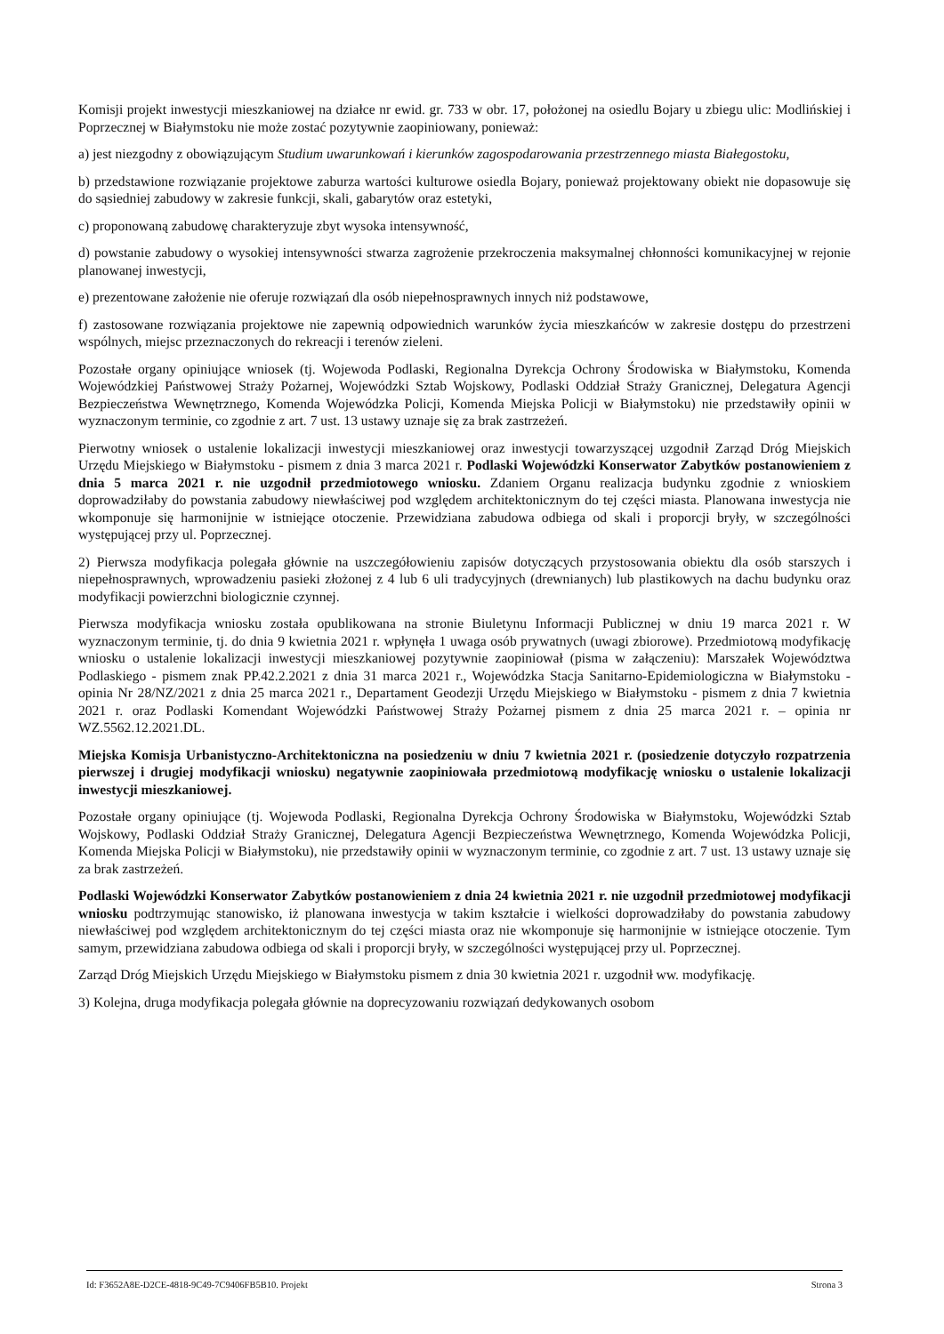Komisji projekt inwestycji mieszkaniowej na działce nr ewid. gr. 733 w obr. 17, położonej na osiedlu Bojary u zbiegu ulic: Modlińskiej i Poprzecznej w Białymstoku nie może zostać pozytywnie zaopiniowany, ponieważ:
a) jest niezgodny z obowiązującym Studium uwarunkowań i kierunków zagospodarowania przestrzennego miasta Białegostoku,
b) przedstawione rozwiązanie projektowe zaburza wartości kulturowe osiedla Bojary, ponieważ projektowany obiekt nie dopasowuje się do sąsiedniej zabudowy w zakresie funkcji, skali, gabarytów oraz estetyki,
c) proponowaną zabudowę charakteryzuje zbyt wysoka intensywność,
d) powstanie zabudowy o wysokiej intensywności stwarza zagrożenie przekroczenia maksymalnej chłonności komunikacyjnej w rejonie planowanej inwestycji,
e) prezentowane założenie nie oferuje rozwiązań dla osób niepełnosprawnych innych niż podstawowe,
f) zastosowane rozwiązania projektowe nie zapewnią odpowiednich warunków życia mieszkańców w zakresie dostępu do przestrzeni wspólnych, miejsc przeznaczonych do rekreacji i terenów zieleni.
Pozostałe organy opiniujące wniosek (tj. Wojewoda Podlaski, Regionalna Dyrekcja Ochrony Środowiska w Białymstoku, Komenda Wojewódzkiej Państwowej Straży Pożarnej, Wojewódzki Sztab Wojskowy, Podlaski Oddział Straży Granicznej, Delegatura Agencji Bezpieczeństwa Wewnętrznego, Komenda Wojewódzka Policji, Komenda Miejska Policji w Białymstoku) nie przedstawiły opinii w wyznaczonym terminie, co zgodnie z art. 7 ust. 13 ustawy uznaje się za brak zastrzeżeń.
Pierwotny wniosek o ustalenie lokalizacji inwestycji mieszkaniowej oraz inwestycji towarzyszącej uzgodnił Zarząd Dróg Miejskich Urzędu Miejskiego w Białymstoku - pismem z dnia 3 marca 2021 r. Podlaski Wojewódzki Konserwator Zabytków postanowieniem z dnia 5 marca 2021 r. nie uzgodnił przedmiotowego wniosku. Zdaniem Organu realizacja budynku zgodnie z wnioskiem doprowadziłaby do powstania zabudowy niewłaściwej pod względem architektonicznym do tej części miasta. Planowana inwestycja nie wkomponuje się harmonijnie w istniejące otoczenie. Przewidziana zabudowa odbiega od skali i proporcji bryły, w szczególności występującej przy ul. Poprzecznej.
2) Pierwsza modyfikacja polegała głównie na uszczegółowieniu zapisów dotyczących przystosowania obiektu dla osób starszych i niepełnosprawnych, wprowadzeniu pasieki złożonej z 4 lub 6 uli tradycyjnych (drewnianych) lub plastikowych na dachu budynku oraz modyfikacji powierzchni biologicznie czynnej.
Pierwsza modyfikacja wniosku została opublikowana na stronie Biuletynu Informacji Publicznej w dniu 19 marca 2021 r. W wyznaczonym terminie, tj. do dnia 9 kwietnia 2021 r. wpłynęła 1 uwaga osób prywatnych (uwagi zbiorowe). Przedmiotową modyfikację wniosku o ustalenie lokalizacji inwestycji mieszkaniowej pozytywnie zaopiniował (pisma w załączeniu): Marszałek Województwa Podlaskiego - pismem znak PP.42.2.2021 z dnia 31 marca 2021 r., Wojewódzka Stacja Sanitarno-Epidemiologiczna w Białymstoku - opinia Nr 28/NZ/2021 z dnia 25 marca 2021 r., Departament Geodezji Urzędu Miejskiego w Białymstoku - pismem z dnia 7 kwietnia 2021 r. oraz Podlaski Komendant Wojewódzki Państwowej Straży Pożarnej pismem z dnia 25 marca 2021 r. – opinia nr WZ.5562.12.2021.DL.
Miejska Komisja Urbanistyczno-Architektoniczna na posiedzeniu w dniu 7 kwietnia 2021 r. (posiedzenie dotyczyło rozpatrzenia pierwszej i drugiej modyfikacji wniosku) negatywnie zaopiniowała przedmiotową modyfikację wniosku o ustalenie lokalizacji inwestycji mieszkaniowej.
Pozostałe organy opiniujące (tj. Wojewoda Podlaski, Regionalna Dyrekcja Ochrony Środowiska w Białymstoku, Wojewódzki Sztab Wojskowy, Podlaski Oddział Straży Granicznej, Delegatura Agencji Bezpieczeństwa Wewnętrznego, Komenda Wojewódzka Policji, Komenda Miejska Policji w Białymstoku), nie przedstawiły opinii w wyznaczonym terminie, co zgodnie z art. 7 ust. 13 ustawy uznaje się za brak zastrzeżeń.
Podlaski Wojewódzki Konserwator Zabytków postanowieniem z dnia 24 kwietnia 2021 r. nie uzgodnił przedmiotowej modyfikacji wniosku podtrzymując stanowisko, iż planowana inwestycja w takim kształcie i wielkości doprowadziłaby do powstania zabudowy niewłaściwej pod względem architektonicznym do tej części miasta oraz nie wkomponuje się harmonijnie w istniejące otoczenie. Tym samym, przewidziana zabudowa odbiega od skali i proporcji bryły, w szczególności występującej przy ul. Poprzecznej.
Zarząd Dróg Miejskich Urzędu Miejskiego w Białymstoku pismem z dnia 30 kwietnia 2021 r. uzgodnił ww. modyfikację.
3) Kolejna, druga modyfikacja polegała głównie na doprecyzowaniu rozwiązań dedykowanych osobom
Id: F3652A8E-D2CE-4818-9C49-7C9406FB5B10. Projekt Strona 3